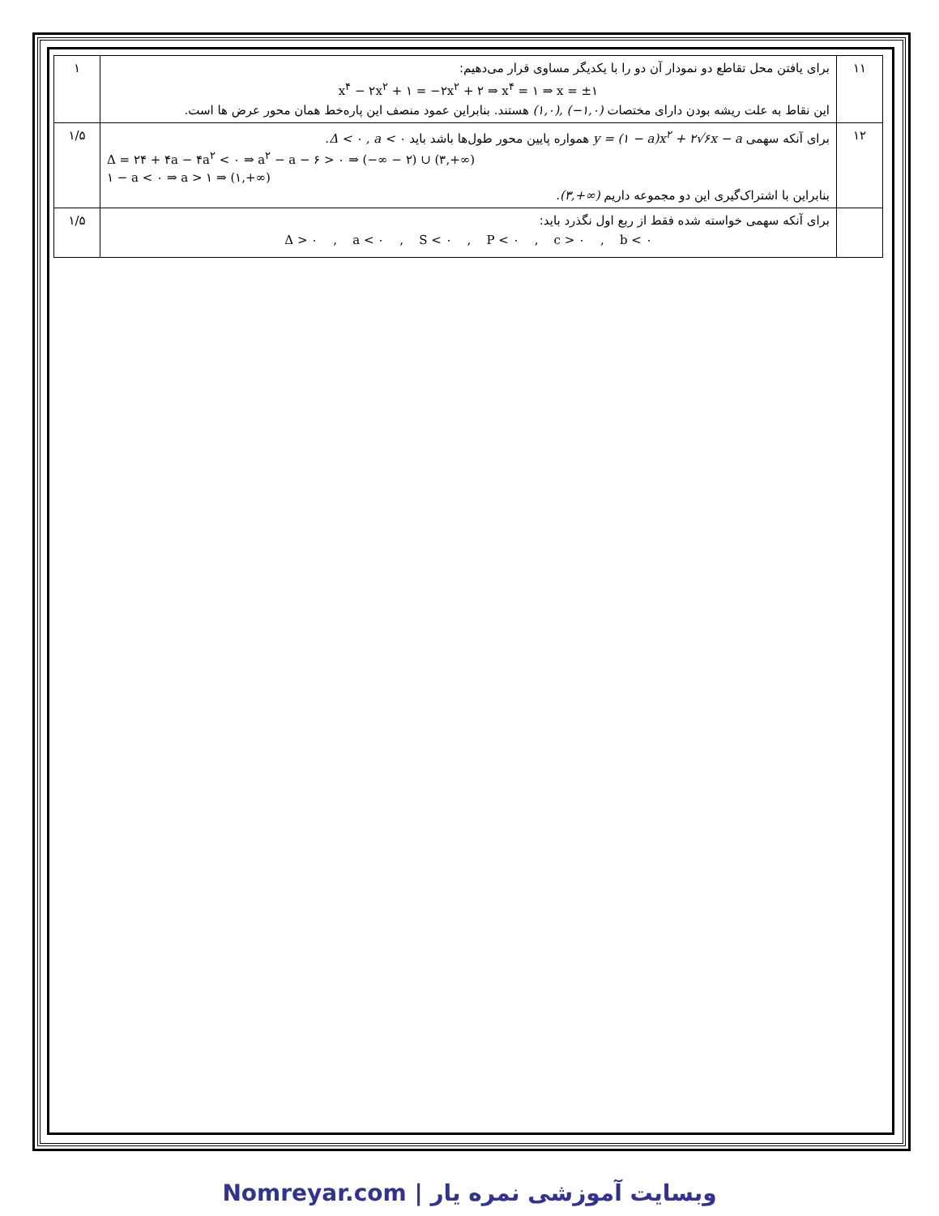| ۱۱ | برای یافتن محل تقاطع دو نمودار آن دو را با یکدیگر مساوی قرار می‌دهیم: x<sup>۴</sup> − ۲x<sup>۲</sup> + ۱ = −۲x<sup>۲</sup> + ۲ ⇒ x<sup>۴</sup> = ۱ ⇒ x = ±۱ این نقاط به علت ریشه بودن دارای مختصات (۱,۰), (−۱,۰) هستند. بنابراین عمود منصف این پاره‌خط همان محور عرض ها است. | ۱ |
| ۱۲ | برای آنکه سهمی y = (۱ − a)x<sup>۲</sup> + ۲√۶x − a همواره پایین محور طول‌ها باشد باید Δ < ۰ , a < ۰ . Δ = ۲۴ + ۴a − ۴a<sup>۲</sup> < ۰ ⇒ a<sup>۲</sup> − a − ۶ > ۰ ⇒ (−∞ − ۲) ∪ (۳,+∞) ۱ − a < ۰ ⇒ a > ۱ ⇒ (۱,+∞) بنابراین با اشتراک‌گیری این دو مجموعه داریم (۳,+∞) . | ۱/۵ |
| | برای آنکه سهمی خواسته شده فقط از ربع اول نگذرد باید: Δ > ۰ , a < ۰ , S < ۰ , P < ۰ , c > ۰ , b < ۰ | ۱/۵ |
Nomreyar.com | وبسایت آموزشی نمره یار